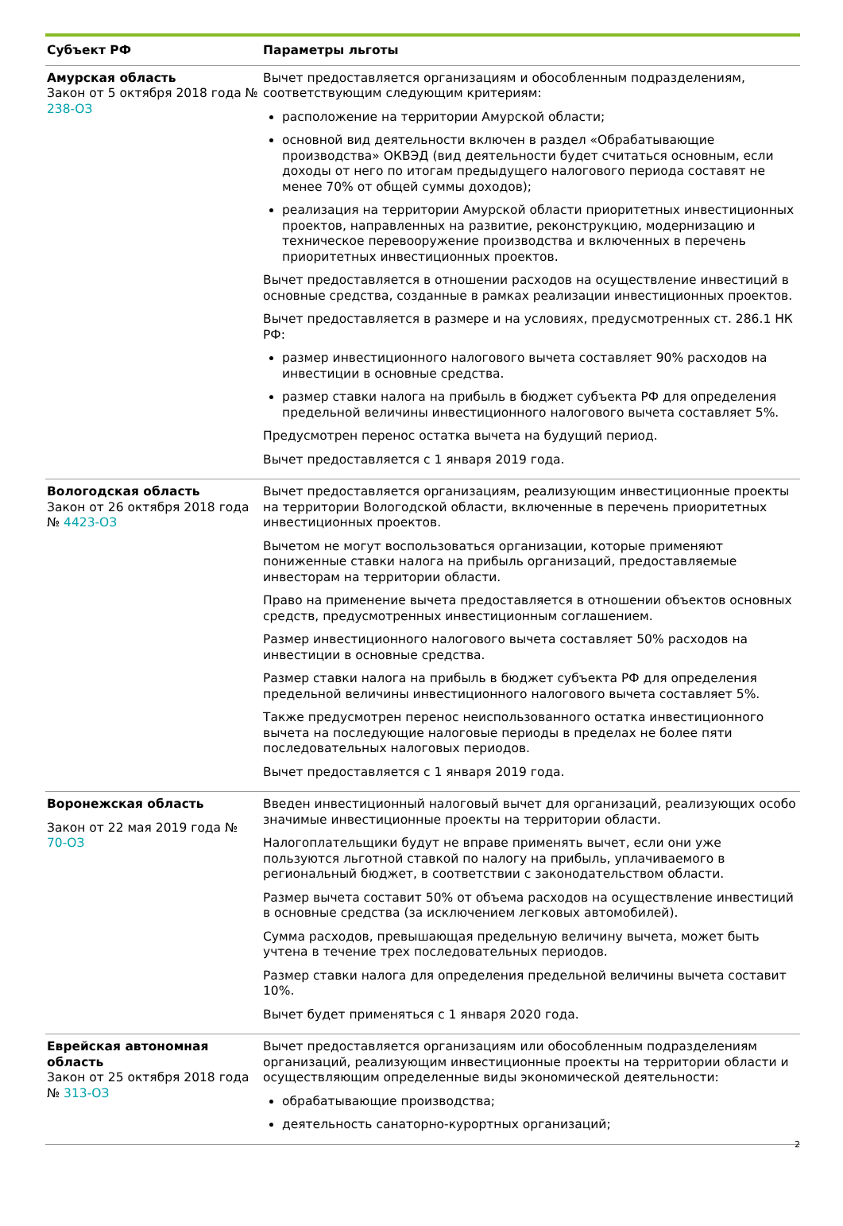| Субъект РФ | Параметры льготы |
| --- | --- |
| Амурская область Закон от 5 октября 2018 года № 238-ОЗ | Вычет предоставляется организациям и обособленным подразделениям, соответствующим следующим критериям: расположение на территории Амурской области; основной вид деятельности включен в раздел «Обрабатывающие производства» ОКВЭД (вид деятельности будет считаться основным, если доходы от него по итогам предыдущего налогового периода составят не менее 70% от общей суммы доходов); реализация на территории Амурской области приоритетных инвестиционных проектов, направленных на развитие, реконструкцию, модернизацию и техническое перевооружение производства и включенных в перечень приоритетных инвестиционных проектов. Вычет предоставляется в отношении расходов на осуществление инвестиций в основные средства, созданные в рамках реализации инвестиционных проектов. Вычет предоставляется в размере и на условиях, предусмотренных ст. 286.1 НК РФ: размер инвестиционного налогового вычета составляет 90% расходов на инвестиции в основные средства. размер ставки налога на прибыль в бюджет субъекта РФ для определения предельной величины инвестиционного налогового вычета составляет 5%. Предусмотрен перенос остатка вычета на будущий период. Вычет предоставляется с 1 января 2019 года. |
| Вологодская область Закон от 26 октября 2018 года № 4423-ОЗ | Вычет предоставляется организациям, реализующим инвестиционные проекты на территории Вологодской области, включенные в перечень приоритетных инвестиционных проектов. Вычетом не могут воспользоваться организации, которые применяют пониженные ставки налога на прибыль организаций, предоставляемые инвесторам на территории области. Право на применение вычета предоставляется в отношении объектов основных средств, предусмотренных инвестиционным соглашением. Размер инвестиционного налогового вычета составляет 50% расходов на инвестиции в основные средства. Размер ставки налога на прибыль в бюджет субъекта РФ для определения предельной величины инвестиционного налогового вычета составляет 5%. Также предусмотрен перенос неиспользованного остатка инвестиционного вычета на последующие налоговые периоды в пределах не более пяти последовательных налоговых периодов. Вычет предоставляется с 1 января 2019 года. |
| Воронежская область Закон от 22 мая 2019 года № 70-ОЗ | Введен инвестиционный налоговый вычет для организаций, реализующих особо значимые инвестиционные проекты на территории области. Налогоплательщики будут не вправе применять вычет, если они уже пользуются льготной ставкой по налогу на прибыль, уплачиваемого в региональный бюджет, в соответствии с законодательством области. Размер вычета составит 50% от объема расходов на осуществление инвестиций в основные средства (за исключением легковых автомобилей). Сумма расходов, превышающая предельную величину вычета, может быть учтена в течение трех последовательных периодов. Размер ставки налога для определения предельной величины вычета составит 10%. Вычет будет применяться с 1 января 2020 года. |
| Еврейская автономная область Закон от 25 октября 2018 года № 313-ОЗ | Вычет предоставляется организациям или обособленным подразделениям организаций, реализующим инвестиционные проекты на территории области и осуществляющим определенные виды экономической деятельности: обрабатывающие производства; деятельность санаторно-курортных организаций; |
2